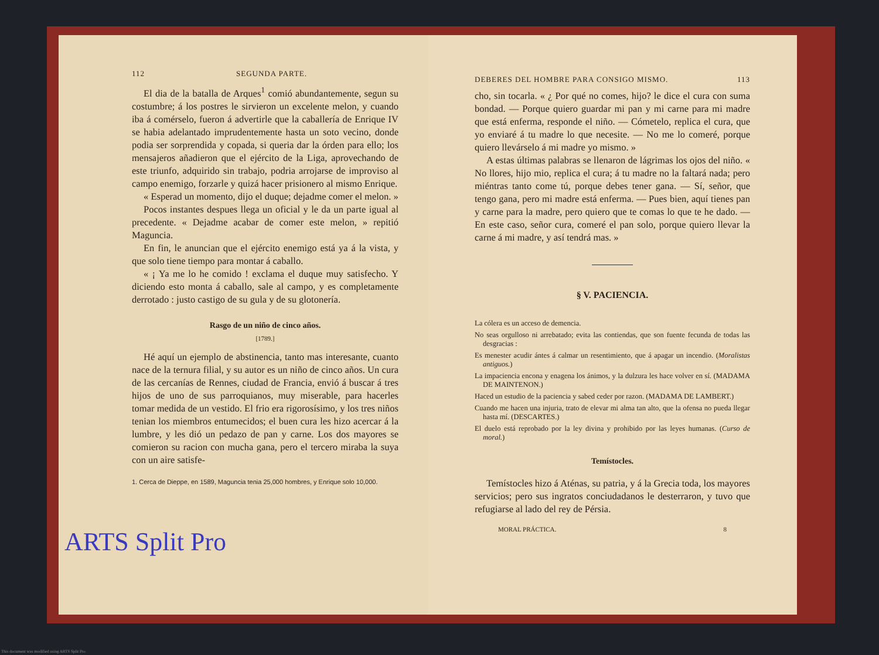112 SEGUNDA PARTE.
El dia de la batalla de Arques<sup>1</sup> comió abundantemente, segun su costumbre; á los postres le sirvieron un excelente melon, y cuando iba á comérselo, fueron á advertirle que la caballería de Enrique IV se habia adelantado imprudentemente hasta un soto vecino, donde podia ser sorprendida y copada, si queria dar la órden para ello; los mensajeros añadieron que el ejército de la Liga, aprovechando de este triunfo, adquirido sin trabajo, podria arrojarse de improviso al campo enemigo, forzarle y quizá hacer prisionero al mismo Enrique.
« Esperad un momento, dijo el duque; dejadme comer el melon. »
Pocos instantes despues llega un oficial y le da un parte igual al precedente. « Dejadme acabar de comer este melon, » repitió Maguncia.
En fin, le anuncian que el ejército enemigo está ya á la vista, y que solo tiene tiempo para montar á caballo.
« ¡ Ya me lo he comido ! exclama el duque muy satisfecho. Y diciendo esto monta á caballo, sale al campo, y es completamente derrotado : justo castigo de su gula y de su glotonería.
Rasgo de un niño de cinco años.
[1789.]
Hé aquí un ejemplo de abstinencia, tanto mas interesante, cuanto nace de la ternura filial, y su autor es un niño de cinco años. Un cura de las cercanías de Rennes, ciudad de Francia, envió á buscar á tres hijos de uno de sus parroquianos, muy miserable, para hacerles tomar medida de un vestido. El frio era rigorosísimo, y los tres niños tenian los miembros entumecidos; el buen cura les hizo acercar á la lumbre, y les dió un pedazo de pan y carne. Los dos mayores se comieron su racion con mucha gana, pero el tercero miraba la suya con un aire satisfe-
1. Cerca de Dieppe, en 1589, Maguncia tenia 25,000 hombres, y Enrique solo 10,000.
DEBERES DEL HOMBRE PARA CONSIGO MISMO. 113
cho, sin tocarla. « ¿ Por qué no comes, hijo? le dice el cura con suma bondad. — Porque quiero guardar mi pan y mi carne para mi madre que está enferma, responde el niño. — Cómetelo, replica el cura, que yo enviaré á tu madre lo que necesite. — No me lo comeré, porque quiero llevárselo á mi madre yo mismo. »
A estas últimas palabras se llenaron de lágrimas los ojos del niño. « No llores, hijo mio, replica el cura; á tu madre no la faltará nada; pero miéntras tanto come tú, porque debes tener gana. — Sí, señor, que tengo gana, pero mi madre está enferma. — Pues bien, aquí tienes pan y carne para la madre, pero quiero que te comas lo que te he dado. — En este caso, señor cura, comeré el pan solo, porque quiero llevar la carne á mi madre, y así tendrá mas. »
§ V. PACIENCIA.
La cólera es un acceso de demencia.
No seas orgulloso ni arrebatado; evita las contiendas, que son fuente fecunda de todas las desgracias :
Es menester acudir ántes á calmar un resentimiento, que á apagar un incendio. (Moralistas antiguos.)
La impaciencia encona y enagena los ánimos, y la dulzura les hace volver en sí. (MADAMA DE MAINTENON.)
Haced un estudio de la paciencia y sabed ceder por razon. (MADAMA DE LAMBERT.)
Cuando me hacen una injuria, trato de elevar mi alma tan alto, que la ofensa no pueda llegar hasta mí. (DESCARTES.)
El duelo está reprobado por la ley divina y prohibido por las leyes humanas. (Curso de moral.)
Temístocles.
Temístocles hizo á Aténas, su patria, y á la Grecia toda, los mayores servicios; pero sus ingratos conciudadanos le desterraron, y tuvo que refugiarse al lado del rey de Pérsia.
MORAL PRÁCTICA. 8
ARTS Split Pro
This document was modified using ARTS Split Pro